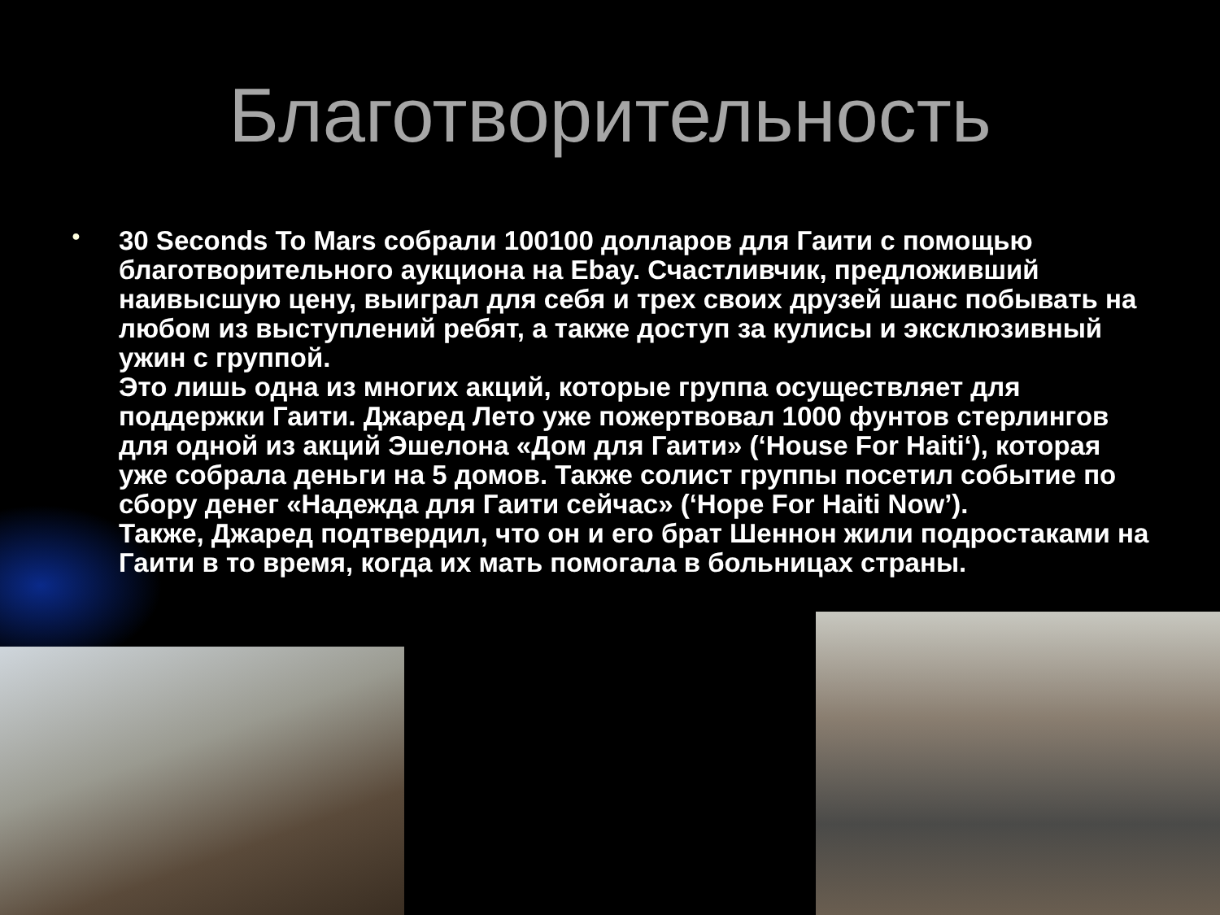Благотворительность
●
30 Seconds To Mars собрали 100100 долларов для Гаити с помощью благотворительного аукциона на Ebay. Счастливчик, предложивший наивысшую цену, выиграл для себя и трех своих друзей шанс побывать на любом из выступлений ребят, а также доступ за кулисы и эксклюзивный ужин с группой.
Это лишь одна из многих акций, которые группа осуществляет для поддержки Гаити. Джаред Лето уже пожертвовал 1000 фунтов стерлингов для одной из акций Эшелона «Дом для Гаити» (‘House For Haiti‘), которая уже собрала деньги на 5 домов. Также солист группы посетил событие по сбору денег «Надежда для Гаити сейчас» (‘Hope For Haiti Now’).
Также, Джаред подтвердил, что он и его брат Шеннон жили подростаками на Гаити в то время, когда их мать помогала в больницах страны.